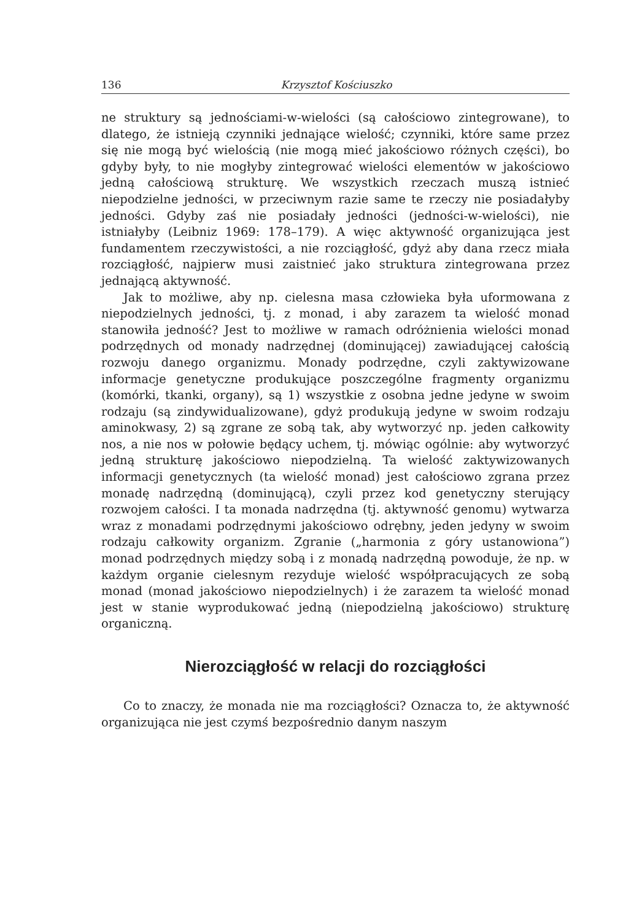136 Krzysztof Kościuszko
ne struktury są jednościami-w-wielości (są całościowo zintegrowane), to dlatego, że istnieją czynniki jednające wielość; czynniki, które same przez się nie mogą być wielością (nie mogą mieć jakościowo różnych części), bo gdyby były, to nie mogłyby zintegrować wielości elementów w jakościowo jedną całościową strukturę. We wszystkich rzeczach muszą istnieć niepodzielne jedności, w przeciwnym razie same te rzeczy nie posiadałyby jedności. Gdyby zaś nie posiadały jedności (jedności-w-wielości), nie istniałyby (Leibniz 1969: 178–179). A więc aktywność organizująca jest fundamentem rzeczywistości, a nie rozciągłość, gdyż aby dana rzecz miała rozciągłość, najpierw musi zaistnieć jako struktura zintegrowana przez jednającą aktywność.
Jak to możliwe, aby np. cielesna masa człowieka była uformowana z niepodzielnych jedności, tj. z monad, i aby zarazem ta wielość monad stanowiła jedność? Jest to możliwe w ramach odróżnienia wielości monad podrzędnych od monady nadrzędnej (dominującej) zawiadującej całością rozwoju danego organizmu. Monady podrzędne, czyli zaktywizowane informacje genetyczne produkujące poszczególne fragmenty organizmu (komórki, tkanki, organy), są 1) wszystkie z osobna jedne jedyne w swoim rodzaju (są zindywidualizowane), gdyż produkują jedyne w swoim rodzaju aminokwasy, 2) są zgrane ze sobą tak, aby wytworzyć np. jeden całkowity nos, a nie nos w połowie będący uchem, tj. mówiąc ogólnie: aby wytworzyć jedną strukturę jakościowo niepodzielną. Ta wielość zaktywizowanych informacji genetycznych (ta wielość monad) jest całościowo zgrana przez monadę nadrzędną (dominującą), czyli przez kod genetyczny sterujący rozwojem całości. I ta monada nadrzędna (tj. aktywność genomu) wytwarza wraz z monadami podrzędnymi jakościowo odrębny, jeden jedyny w swoim rodzaju całkowity organizm. Zgranie („harmonia z góry ustanowiona”) monad podrzędnych między sobą i z monadą nadrzędną powoduje, że np. w każdym organie cielesnym rezyduje wielość współpracujących ze sobą monad (monad jakościowo niepodzielnych) i że zarazem ta wielość monad jest w stanie wyprodukować jedną (niepodzielną jakościowo) strukturę organiczną.
Nierozciągłość w relacji do rozciągłości
Co to znaczy, że monada nie ma rozciągłości? Oznacza to, że aktywność organizująca nie jest czymś bezpośrednio danym naszym